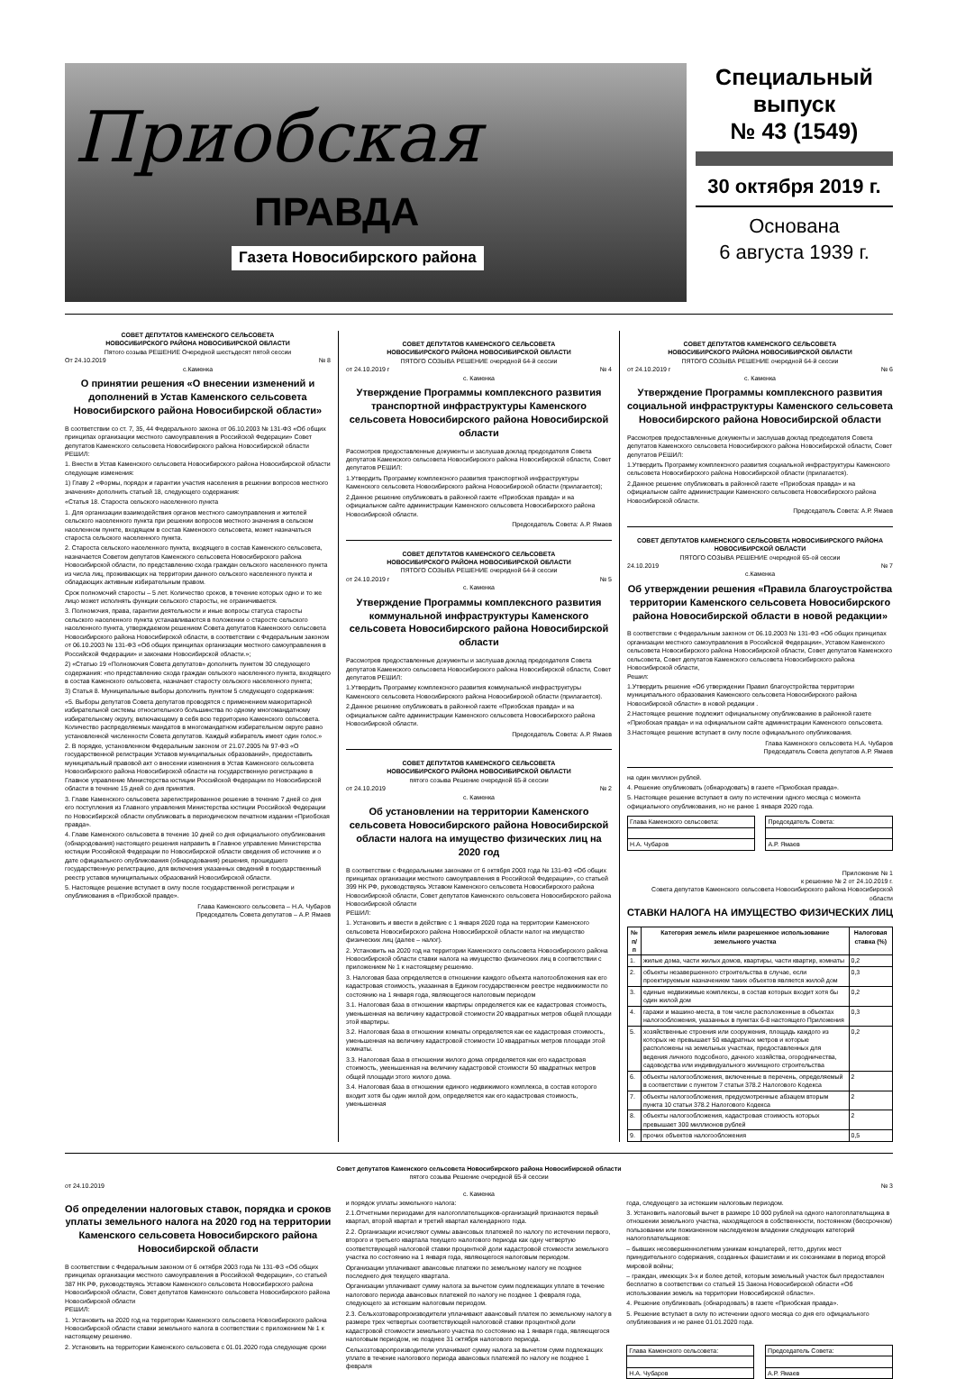Приобская
ПРАВДА
Газета Новосибирского района
Специальный
выпуск
№ 43 (1549)
30 октября 2019 г.
Основана
6 августа 1939 г.
СОВЕТ ДЕПУТАТОВ КАМЕНСКОГО СЕЛЬСОВЕТА
НОВОСИБИРСКОГО РАЙОНА НОВОСИБИРСКОЙ ОБЛАСТИ
Пятого созыва РЕШЕНИЕ Очередной шестьдесят пятой сессии
От 24.10.2019 № 8
с.Каменка
О принятии решения «О внесении изменений и дополнений в Устав Каменского сельсовета Новосибирского района Новосибирской области»
В соответствии со ст. 7, 35, 44 Федерального закона от 06.10.2003 № 131-ФЗ «Об общих принципах организации местного самоуправления в Российской Федерации» Совет депутатов Каменского сельсовета Новосибирского района Новосибирской области РЕШИЛ:
1. Внести в Устав Каменского сельсовета Новосибирского района Новосибирской области следующие изменения:
1) Главу 2 «Формы, порядок и гарантии участия населения в решении вопросов местного значения» дополнить статьей 18, следующего содержания:
«Статья 18. Староста сельского населенного пункта
1. Для организации взаимодействия органов местного самоуправления и жителей сельского населенного пункта при решении вопросов местного значения в сельском населенном пункте, входящем в состав Каменского сельсовета, может назначаться староста сельского населенного пункта.
2. Староста сельского населенного пункта, входящего в состав Каменского сельсовета, назначается Советом депутатов Каменского сельсовета Новосибирского района Новосибирской области, по представлению схода граждан сельского населенного пункта из числа лиц, проживающих на территории данного сельского населенного пункта и обладающих активным избирательным правом.
Срок полномочий старосты – 5 лет. Количество сроков, в течение которых одно и то же лицо может исполнять функции сельского старосты, не ограничивается.
3. Полномочия, права, гарантии деятельности и иные вопросы статуса старосты сельского населенного пункта устанавливаются в положении о старосте сельского населенного пункта, утверждаемом решением Совета депутатов Каменского сельсовета Новосибирского района Новосибирской области, в соответствии с Федеральным законом от 06.10.2003 № 131-ФЗ «Об общих принципах организации местного самоуправления в Российской Федерации» и законами Новосибирской области.»;
2) «Статью 19 «Полномочия Совета депутатов» дополнить пунктом 30 следующего содержания: «по представлению схода граждан сельского населенного пункта, входящего в состав Каменского сельсовета, назначает старосту сельского населенного пункта;
3) Статья 8. Муниципальные выборы дополнить пунктом 5 следующего содержания:
«5. Выборы депутатов Совета депутатов проводятся с применением мажоритарной избирательной системы относительного большинства по одному многомандатному избирательному округу, включающему в себя всю территорию Каменского сельсовета. Количество распределяемых мандатов в многомандатном избирательном округе равно установленной численности Совета депутатов. Каждый избиратель имеет один голос.»
2. В порядке, установленном Федеральным законом от 21.07.2005 № 97-ФЗ «О государственной регистрации Уставов муниципальных образований», предоставить муниципальный правовой акт о внесении изменения в Устав Каменского сельсовета Новосибирского района Новосибирской области на государственную регистрацию в Главное управление Министерства юстиции Российской Федерации по Новосибирской области в течение 15 дней со дня принятия.
3. Главе Каменского сельсовета зарегистрированное решение в течение 7 дней со дня его поступления из Главного управления Министерства юстиции Российской Федерации по Новосибирской области опубликовать в периодическом печатном издании «Приобская правда».
4. Главе Каменского сельсовета в течение 10 дней со дня официального опубликования (обнародования) настоящего решения направить в Главное управление Министерства юстиции Российской Федерации по Новосибирской области сведения об источнике и о дате официального опубликования (обнародования) решения, прошедшего государственную регистрацию, для включения указанных сведений в государственный реестр уставов муниципальных образований Новосибирской области.
5. Настоящее решение вступает в силу после государственной регистрации и опубликования в «Приобской правде».
Глава Каменского сельсовета – Н.А. Чубаров
Председатель Совета депутатов – А.Р. Ямаев
СОВЕТ ДЕПУТАТОВ КАМЕНСКОГО СЕЛЬСОВЕТА
НОВОСИБИРСКОГО РАЙОНА НОВОСИБИРСКОЙ ОБЛАСТИ
ПЯТОГО СОЗЫВА РЕШЕНИЕ очередной 64-й сессии
от 24.10.2019 г № 4
с. Каменка
Утверждение Программы комплексного развития транспортной инфраструктуры Каменского сельсовета Новосибирского района Новосибирской области
Рассмотрев предоставленные документы и заслушав доклад председателя Совета депутатов Каменского сельсовета Новосибирского района Новосибирской области, Совет депутатов РЕШИЛ:
1.Утвердить Программу комплексного развития транспортной инфраструктуры Каменского сельсовета Новосибирского района Новосибирской области (прилагается);
2.Данное решение опубликовать в районной газете «Приобская правда» и на официальном сайте администрации Каменского сельсовета Новосибирского района Новосибирской области.
Председатель Совета: А.Р. Ямаев
СОВЕТ ДЕПУТАТОВ КАМЕНСКОГО СЕЛЬСОВЕТА
НОВОСИБИРСКОГО РАЙОНА НОВОСИБИРСКОЙ ОБЛАСТИ
ПЯТОГО СОЗЫВА РЕШЕНИЕ очередной 64-й сессии
от 24.10.2019 г № 5
с. Каменка
Утверждение Программы комплексного развития коммунальной инфраструктуры Каменского сельсовета Новосибирского района Новосибирской области
Рассмотрев предоставленные документы и заслушав доклад председателя Совета депутатов Каменского сельсовета Новосибирского района Новосибирской области, Совет депутатов РЕШИЛ:
1.Утвердить Программу комплексного развития коммунальной инфраструктуры Каменского сельсовета Новосибирского района Новосибирской области (прилагается).
2.Данное решение опубликовать в районной газете «Приобская правда» и на официальном сайте администрации Каменского сельсовета Новосибирского района Новосибирской области.
Председатель Совета: А.Р. Ямаев
СОВЕТ ДЕПУТАТОВ КАМЕНСКОГО СЕЛЬСОВЕТА
НОВОСИБИРСКОГО РАЙОНА НОВОСИБИРСКОЙ ОБЛАСТИ
пятого созыва Решение очередной 65-й сессии
от 24.10.2019 № 2
с. Каменка
Об установлении на территории Каменского сельсовета Новосибирского района Новосибирской области налога на имущество физических лиц на 2020 год
В соответствии с Федеральными законами от 6 октября 2003 года № 131-ФЗ «Об общих принципах организации местного самоуправления в Российской Федерации», со статьей 399 НК РФ, руководствуясь Уставом Каменского сельсовета Новосибирского района Новосибирской области, Совет депутатов Каменского сельсовета Новосибирского района Новосибирской области
РЕШИЛ:
1. Установить и ввести в действие с 1 января 2020 года на территории Каменского сельсовета Новосибирского района Новосибирской области налог на имущество физических лиц (далее – налог).
2. Установить на 2020 год на территории Каменского сельсовета Новосибирского района Новосибирской области ставки налога на имущество физических лиц в соответствии с приложением № 1 к настоящему решению.
3. Налоговая база определяется в отношении каждого объекта налогообложения как его кадастровая стоимость, указанная в Едином государственном реестре недвижимости по состоянию на 1 января года, являющегося налоговым периодом
3.1. Налоговая база в отношении квартиры определяется как ее кадастровая стоимость, уменьшенная на величину кадастровой стоимости 20 квадратных метров общей площади этой квартиры.
3.2. Налоговая база в отношении комнаты определяется как ее кадастровая стоимость, уменьшенная на величину кадастровой стоимости 10 квадратных метров площади этой комнаты.
3.3. Налоговая база в отношении жилого дома определяется как его кадастровая стоимость, уменьшенная на величину кадастровой стоимости 50 квадратных метров общей площади этого жилого дома.
3.4. Налоговая база в отношении единого недвижимого комплекса, в состав которого входит хотя бы один жилой дом, определяется как его кадастровая стоимость, уменьшенная
СОВЕТ ДЕПУТАТОВ КАМЕНСКОГО СЕЛЬСОВЕТА
НОВОСИБИРСКОГО РАЙОНА НОВОСИБИРСКОЙ ОБЛАСТИ
ПЯТОГО СОЗЫВА РЕШЕНИЕ очередной 64-й сессии
от 24.10.2019 г № 6
с. Каменка
Утверждение Программы комплексного развития социальной инфраструктуры Каменского сельсовета Новосибирского района Новосибирской области
Рассмотрев предоставленные документы и заслушав доклад председателя Совета депутатов Каменского сельсовета Новосибирского района Новосибирской области, Совет депутатов РЕШИЛ:
1.Утвердить Программу комплексного развития социальной инфраструктуры Каменского сельсовета Новосибирского района Новосибирской области (прилагается).
2.Данное решение опубликовать в районной газете «Приобская правда» и на официальном сайте администрации Каменского сельсовета Новосибирского района Новосибирской области.
Председатель Совета: А.Р. Ямаев
СОВЕТ ДЕПУТАТОВ КАМЕНСКОГО СЕЛЬСОВЕТА НОВОСИБИРСКОГО РАЙОНА НОВОСИБИРСКОЙ ОБЛАСТИ
ПЯТОГО СОЗЫВА РЕШЕНИЕ очередной 65-ой сессии
24.10.2019 № 7
с.Каменка
Об утверждении решения «Правила благоустройства территории Каменского сельсовета Новосибирского района Новосибирской области в новой редакции»
В соответствии с Федеральным законом от 06.10.2003 № 131-ФЗ «Об общих принципах организации местного самоуправления в Российской Федерации», Уставом Каменского сельсовета Новосибирского района Новосибирской области, Совет депутатов Каменского сельсовета, Совет депутатов Каменского сельсовета Новосибирского района Новосибирской области,
Решил:
1.Утвердить решение «Об утверждении Правил благоустройства территории муниципального образования Каменского сельсовета Новосибирского района Новосибирской области» в новой редакции .
2.Настоящее решение подлежит официальному опубликованию в районной газете «Приобская правда» и на официальном сайте администрации Каменского сельсовета.
3.Настоящее решение вступает в силу после официального опубликования.
Глава Каменского сельсовета Н.А. Чубаров
Председатель Совета депутатов А.Р. Ямаев
на один миллион рублей.
4. Решение опубликовать (обнародовать) в газете «Приобская правда».
5. Настоящее решение вступает в силу по истечении одного месяца с момента официального опубликования, но не ранее 1 января 2020 года.
| Глава Каменского сельсовета: |
| Н.А. Чубаров |
| Председатель Совета: |
| А.Р. Ямаев |
Приложение № 1
к решению № 2 от 24.10.2019 г.
Совета депутатов Каменского сельсовета Новосибирского района Новосибирской области
СТАВКИ НАЛОГА НА ИМУЩЕСТВО ФИЗИЧЕСКИХ ЛИЦ
| № п/п | Категория земель и/или разрешенное использование земельного участка | Налоговая ставка (%) |
| --- | --- | --- |
| 1. | жилые дома, части жилых домов, квартиры, части квартир, комнаты | 0,2 |
| 2. | объекты незавершенного строительства в случае, если проектируемым назначением таких объектов является жилой дом | 0,3 |
| 3. | единые недвижимые комплексы, в состав которых входит хотя бы один жилой дом | 0,2 |
| 4. | гаражи и машино-места, в том числе расположенные в объектах налогообложения, указанных в пунктах 6-8 настоящего Приложения | 0,3 |
| 5. | хозяйственные строения или сооружения, площадь каждого из которых не превышает 50 квадратных метров и которые расположены на земельных участках, предоставленных для ведения личного подсобного, дачного хозяйства, огородничества, садоводства или индивидуального жилищного строительства | 0,2 |
| 6. | объекты налогообложения, включенные в перечень, определяемый в соответствии с пунктом 7 статьи 378.2 Налогового Кодекса | 2 |
| 7. | объекты налогообложения, предусмотренные абзацем вторым пункта 10 статьи 378.2 Налогового Кодекса | 2 |
| 8. | объекты налогообложения, кадастровая стоимость которых превышает 300 миллионов рублей | 2 |
| 9. | прочих объектов налогообложения | 0,5 |
Совет депутатов Каменского сельсовета Новосибирского района Новосибирской области
пятого созыва Решение очередной 65-й сессии
от 24.10.2019 № 3
с. Каменка
Об определении налоговых ставок, порядка и сроков уплаты земельного налога на 2020 год на территории Каменского сельсовета Новосибирского района Новосибирской области
В соответствии с Федеральным законом от 6 октября 2003 года № 131-ФЗ «Об общих принципах организации местного самоуправления в Российской Федерации», со статьей 387 НК РФ, руководствуясь Уставом Каменского сельсовета Новосибирского района Новосибирской области, Совет депутатов Каменского сельсовета Новосибирского района Новосибирской области
РЕШИЛ:
1. Установить на 2020 год на территории Каменского сельсовета Новосибирского района Новосибирской области ставки земельного налога в соответствии с приложением № 1 к настоящему решению.
2. Установить на территории Каменского сельсовета с 01.01.2020 года следующие сроки
и порядок уплаты земельного налога:
2.1.Отчетными периодами для налогоплательщиков-организаций признаются первый квартал, второй квартал и третий квартал календарного года.
2.2. Организации исчисляют суммы авансовых платежей по налогу по истечении первого, второго и третьего квартала текущего налогового периода как одну четвертую соответствующей налоговой ставки процентной доли кадастровой стоимости земельного участка по состоянию на 1 января года, являющегося налоговым периодом.
Организации уплачивают авансовые платежи по земельному налогу не позднее последнего дня текущего квартала.
Организации уплачивают сумму налога за вычетом сумм подлежащих уплате в течение налогового периода авансовых платежей по налогу не позднее 1 февраля года, следующего за истекшим налоговым периодом.
2.3. Сельхозтоваропроизводители уплачивают авансовый платеж по земельному налогу в размере трех четвертых соответствующей налоговой ставки процентной доли кадастровой стоимости земельного участка по состоянию на 1 января года, являющегося налоговым периодом, не позднее 31 октября налогового периода.
Сельхозтоваропроизводители уплачивают сумму налога за вычетом сумм подлежащих уплате в течение налогового периода авансовых платежей по налогу не позднее 1 февраля
года, следующего за истекшим налоговым периодом.
3. Установить налоговый вычет в размере 10 000 рублей на одного налогоплательщика в отношении земельного участка, находящегося в собственности, постоянном (бессрочном) пользовании или пожизненном наследуемом владении следующих категорий налогоплательщиков:
– бывших несовершеннолетним узникам концлагерей, гетто, других мест принудительного содержания, созданных фашистами и их союзниками в период второй мировой войны;
– граждан, имеющих 3-х и более детей, которым земельный участок был предоставлен бесплатно в соответствии со статьей 15 Закона Новосибирской области «Об использовании земель на территории Новосибирской области».
4. Решение опубликовать (обнародовать) в газете «Приобская правда».
5. Решение вступает в силу по истечении одного месяца со дня его официального опубликования и не ранее 01.01.2020 года.
| Глава Каменского сельсовета: |
| Н.А. Чубаров |
| Председатель Совета: |
| А.Р. Ямаев |